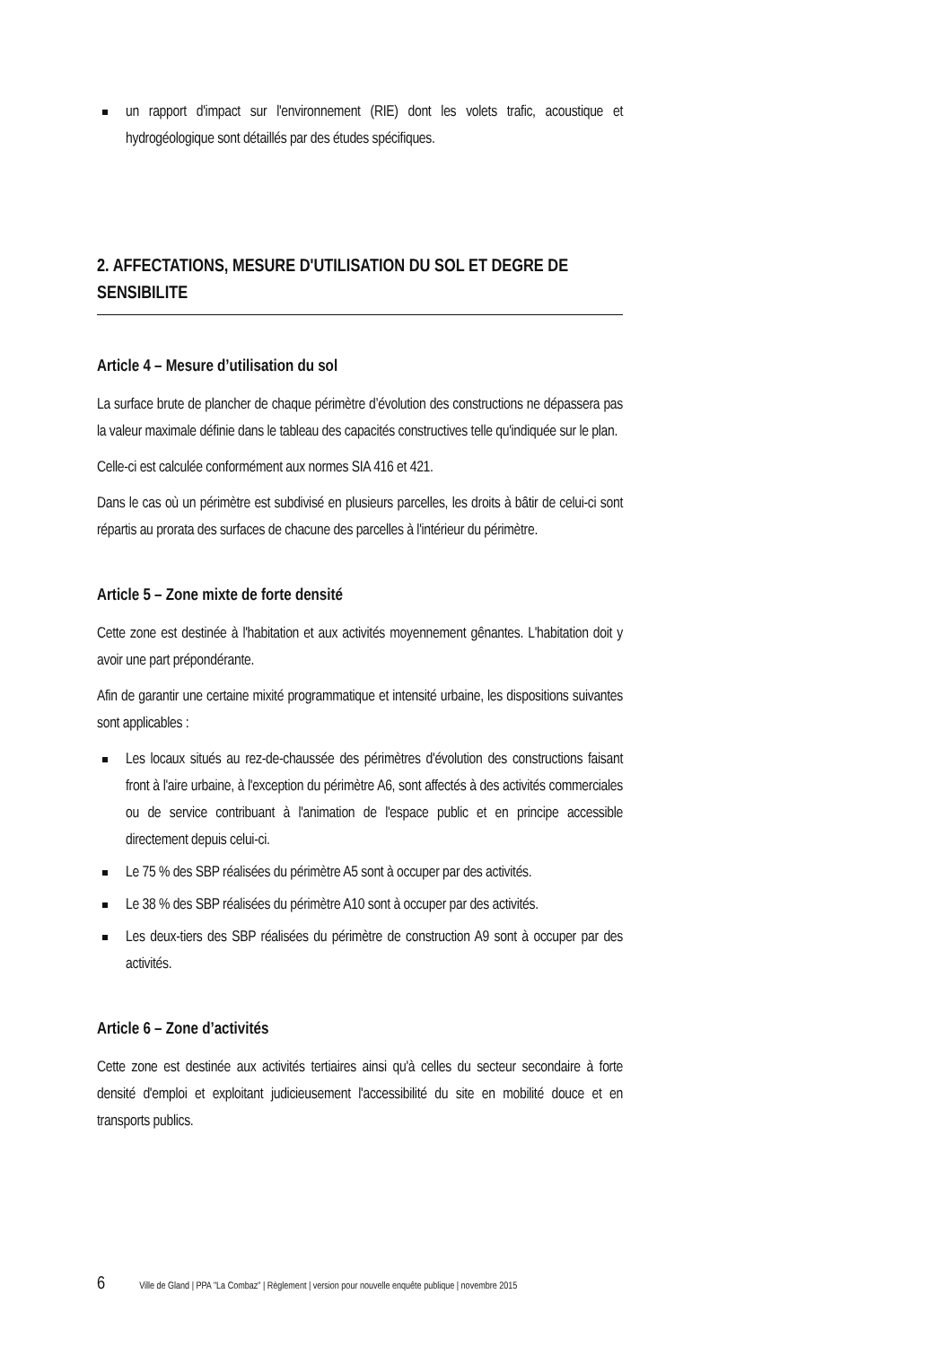un rapport d'impact sur l'environnement (RIE) dont les volets trafic, acoustique et hydrogéologique sont détaillés par des études spécifiques.
2. AFFECTATIONS, MESURE D'UTILISATION DU SOL ET DEGRE DE SENSIBILITE
Article 4 – Mesure d’utilisation du sol
La surface brute de plancher de chaque périmètre d’évolution des constructions ne dépassera pas la valeur maximale définie dans le tableau des capacités constructives telle qu'indiquée sur le plan.
Celle-ci est calculée conformément aux normes SIA 416 et 421.
Dans le cas où un périmètre est subdivisé en plusieurs parcelles, les droits à bâtir de celui-ci sont répartis au prorata des surfaces de chacune des parcelles à l'intérieur du périmètre.
Article 5 – Zone mixte de forte densité
Cette zone est destinée à l'habitation et aux activités moyennement gênantes. L'habitation doit y avoir une part prépondérante.
Afin de garantir une certaine mixité programmatique et intensité urbaine, les dispositions suivantes sont applicables :
Les locaux situés au rez-de-chaussée des périmètres d'évolution des constructions faisant front à l'aire urbaine, à l'exception du périmètre A6, sont affectés à des activités commerciales ou de service contribuant à l'animation de l'espace public et en principe accessible directement depuis celui-ci.
Le 75 % des SBP réalisées du périmètre A5 sont à occuper par des activités.
Le 38 % des SBP réalisées du périmètre A10 sont à occuper par des activités.
Les deux-tiers des SBP réalisées du périmètre de construction A9 sont à occuper par des activités.
Article 6 – Zone d’activités
Cette zone est destinée aux activités tertiaires ainsi qu'à celles du secteur secondaire à forte densité d'emploi et exploitant judicieusement l'accessibilité du site en mobilité douce et en transports publics.
6 Ville de Gland | PPA "La Combaz" | Règlement | version pour nouvelle enquête publique | novembre 2015